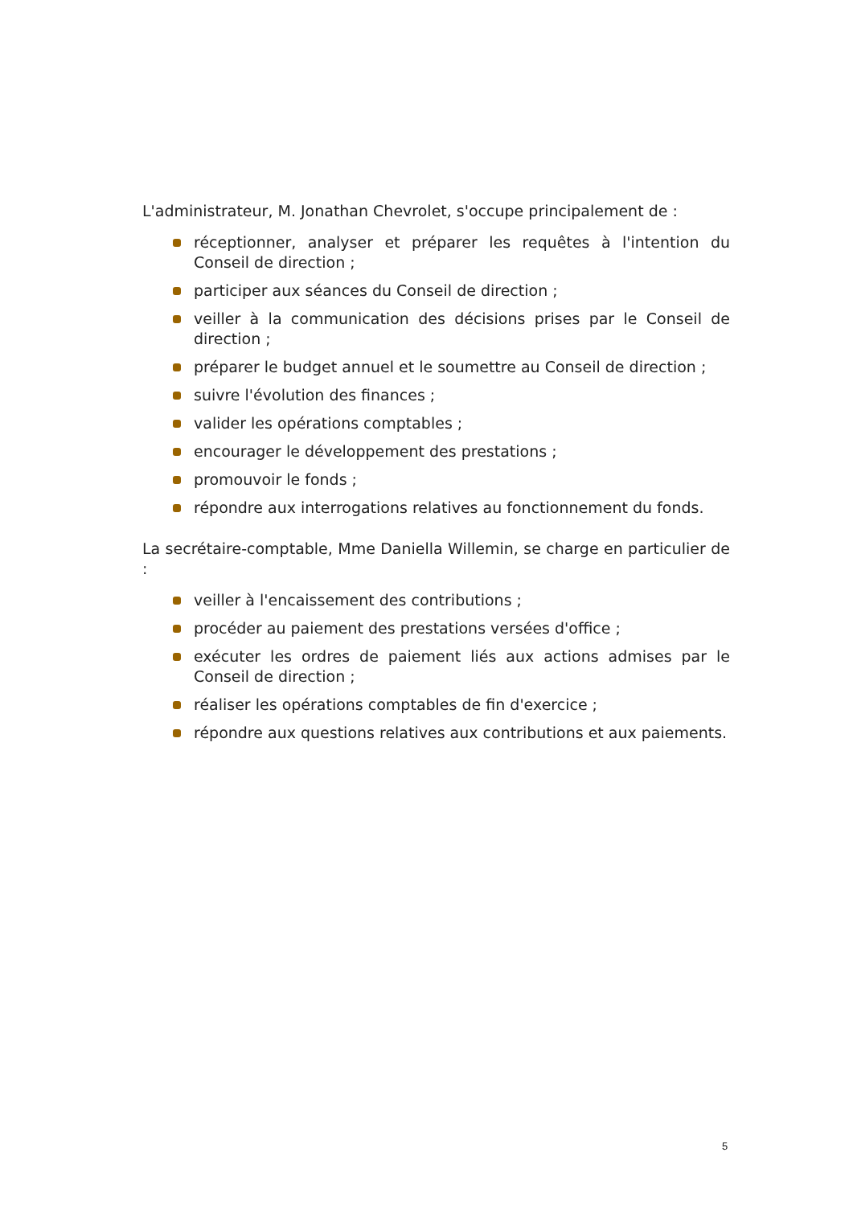L'administrateur, M. Jonathan Chevrolet, s'occupe principalement de :
réceptionner, analyser et préparer les requêtes à l'intention du Conseil de direction ;
participer aux séances du Conseil de direction ;
veiller à la communication des décisions prises par le Conseil de direction ;
préparer le budget annuel et le soumettre au Conseil de direction ;
suivre l'évolution des finances ;
valider les opérations comptables ;
encourager le développement des prestations ;
promouvoir le fonds ;
répondre aux interrogations relatives au fonctionnement du fonds.
La secrétaire-comptable, Mme Daniella Willemin, se charge en particulier de :
veiller à l'encaissement des contributions ;
procéder au paiement des prestations versées d'office ;
exécuter les ordres de paiement liés aux actions admises par le Conseil de direction ;
réaliser les opérations comptables de fin d'exercice ;
répondre aux questions relatives aux contributions et aux paiements.
5